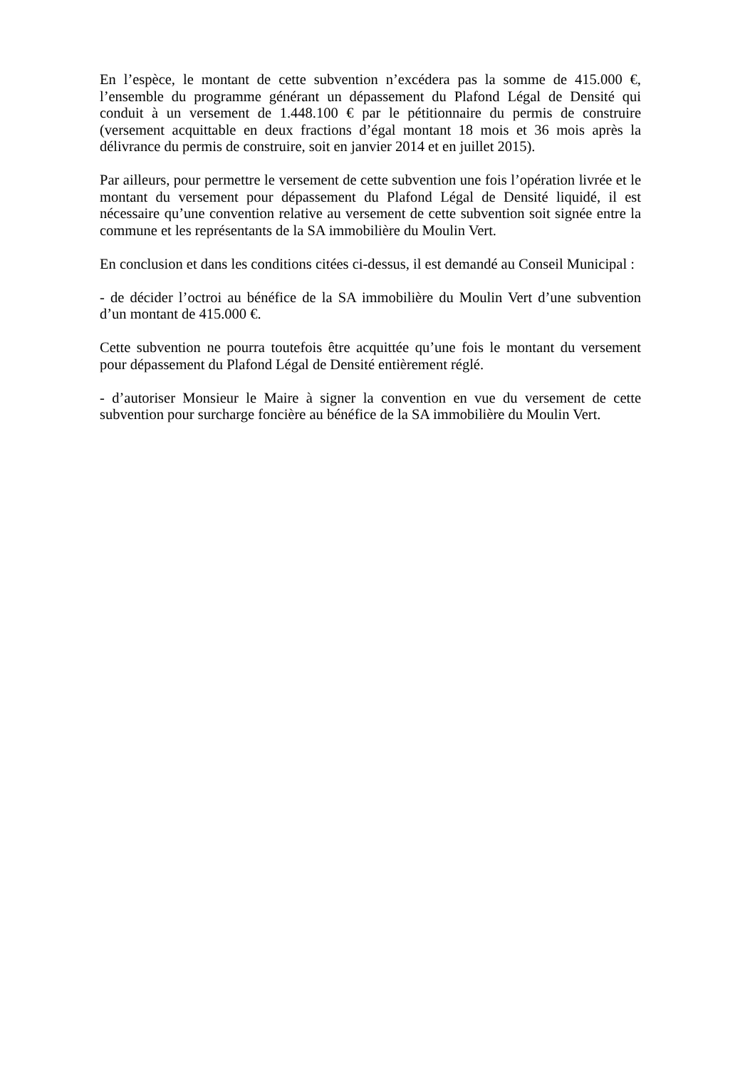En l’espèce, le montant de cette subvention n’excédera pas la somme de 415.000 €, l’ensemble du programme générant un dépassement du Plafond Légal de Densité qui conduit à un versement de 1.448.100 € par le pétitionnaire du permis de construire (versement acquittable en deux fractions d’égal montant 18 mois et 36 mois après la délivrance du permis de construire, soit en janvier 2014 et en juillet 2015).
Par ailleurs, pour permettre le versement de cette subvention une fois l’opération livrée et le montant du versement pour dépassement du Plafond Légal de Densité liquidé, il est nécessaire qu’une convention relative au versement de cette subvention soit signée entre la commune et les représentants de la SA immobilière du Moulin Vert.
En conclusion et dans les conditions citées ci-dessus, il est demandé au Conseil Municipal :
- de décider l’octroi au bénéfice de la SA immobilière du Moulin Vert d’une subvention d’un montant de 415.000 €.
Cette subvention ne pourra toutefois être acquittée qu’une fois le montant du versement pour dépassement du Plafond Légal de Densité entièrement réglé.
- d’autoriser Monsieur le Maire à signer la convention en vue du versement de cette subvention pour surcharge foncière au bénéfice de la SA immobilière du Moulin Vert.